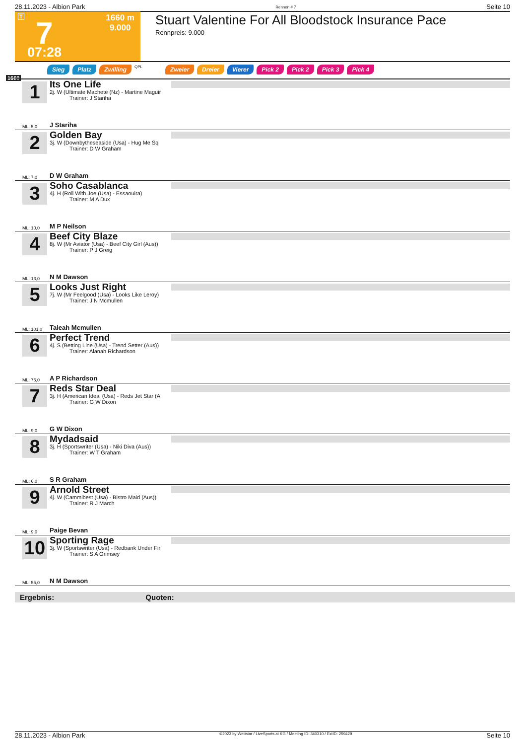28.11.2023 - Albion Park Rennen # 7 Seite 10
T 7 1660 m
9.000
07:28
Stuart Valentine For All Bloodstock Insurance Pace
Rennpreis: 9.000
1660
Sieg Platz Zwilling QPL Zweier Dreier Vierer Pick 2 Pick 2 Pick 3 Pick 4
1
Its One Life
2j. W (Ultimate Machete (Nz) - Martine Maguir
Trainer: J Stariha
J Stariha ML: 5,0
2
Golden Bay
3j. W (Downbytheseaside (Usa) - Hug Me Sq
Trainer: D W Graham
D W Graham ML: 7,0
3
Soho Casablanca
4j. H (Roll With Joe (Usa) - Essaouira)
Trainer: M A Dux
M P Neilson ML: 10,0
4
Beef City Blaze
8j. W (Mr Aviator (Usa) - Beef City Girl (Aus))
Trainer: P J Greig
N M Dawson ML: 13,0
5
Looks Just Right
7j. W (Mr Feelgood (Usa) - Looks Like Leroy)
Trainer: J N Mcmullen
Taleah Mcmullen ML: 101,0
6
Perfect Trend
4j. S (Betting Line (Usa) - Trend Setter (Aus))
Trainer: Alanah Richardson
A P Richardson ML: 75,0
7
Reds Star Deal
3j. H (American Ideal (Usa) - Reds Jet Star (A
Trainer: G W Dixon
G W Dixon ML: 9,0
8
Mydadsaid
3j. H (Sportswriter (Usa) - Niki Diva (Aus))
Trainer: W T Graham
S R Graham ML: 6,0
9
Arnold Street
4j. W (Cammibest (Usa) - Bistro Maid (Aus))
Trainer: R J March
Paige Bevan ML: 9,0
10
Sporting Rage
3j. W (Sportswriter (Usa) - Redbank Under Fir
Trainer: S A Grimsey
N M Dawson ML: 55,0
Ergebnis: Quoten:
28.11.2023 - Albion Park ©2023 by Wettstar / LiveSports.at KG / Meeting ID: 340310 / ExtID: 259429 Seite 10